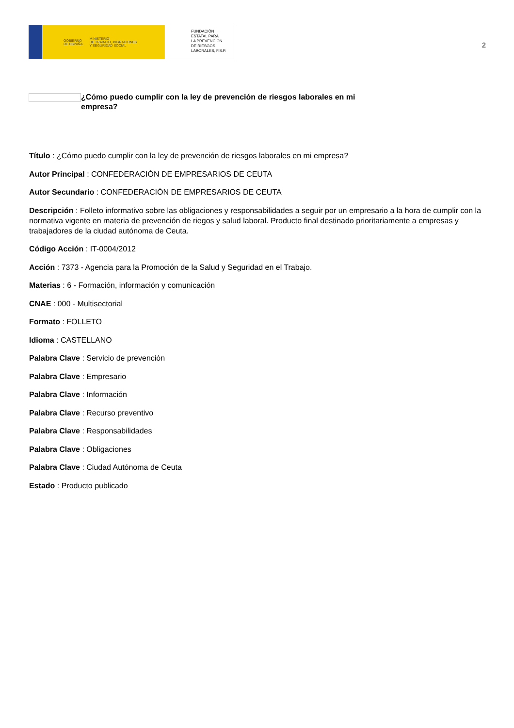GOBIERNO
DE ESPAÑA MINISTERIO
DE TRABAJO, MIGRACIONES
Y SEGURIDAD SOCIAL
FUNDACIÓN
ESTATAL PARA
LA PREVENCIÓN
DE RIESGOS
LABORALES, F.S.P.
2
¿Cómo puedo cumplir con la ley de prevención de riesgos laborales en mi empresa?
Título : ¿Cómo puedo cumplir con la ley de prevención de riesgos laborales en mi empresa?
Autor Principal : CONFEDERACIÓN DE EMPRESARIOS DE CEUTA
Autor Secundario : CONFEDERACIÓN DE EMPRESARIOS DE CEUTA
Descripción : Folleto informativo sobre las obligaciones y responsabilidades a seguir por un empresario a la hora de cumplir con la normativa vigente en materia de prevención de riegos y salud laboral. Producto final destinado prioritariamente a empresas y trabajadores de la ciudad autónoma de Ceuta.
Código Acción : IT-0004/2012
Acción : 7373 - Agencia para la Promoción de la Salud y Seguridad en el Trabajo.
Materias : 6 - Formación, información y comunicación
CNAE : 000 - Multisectorial
Formato : FOLLETO
Idioma : CASTELLANO
Palabra Clave : Servicio de prevención
Palabra Clave : Empresario
Palabra Clave : Información
Palabra Clave : Recurso preventivo
Palabra Clave : Responsabilidades
Palabra Clave : Obligaciones
Palabra Clave : Ciudad Autónoma de Ceuta
Estado : Producto publicado